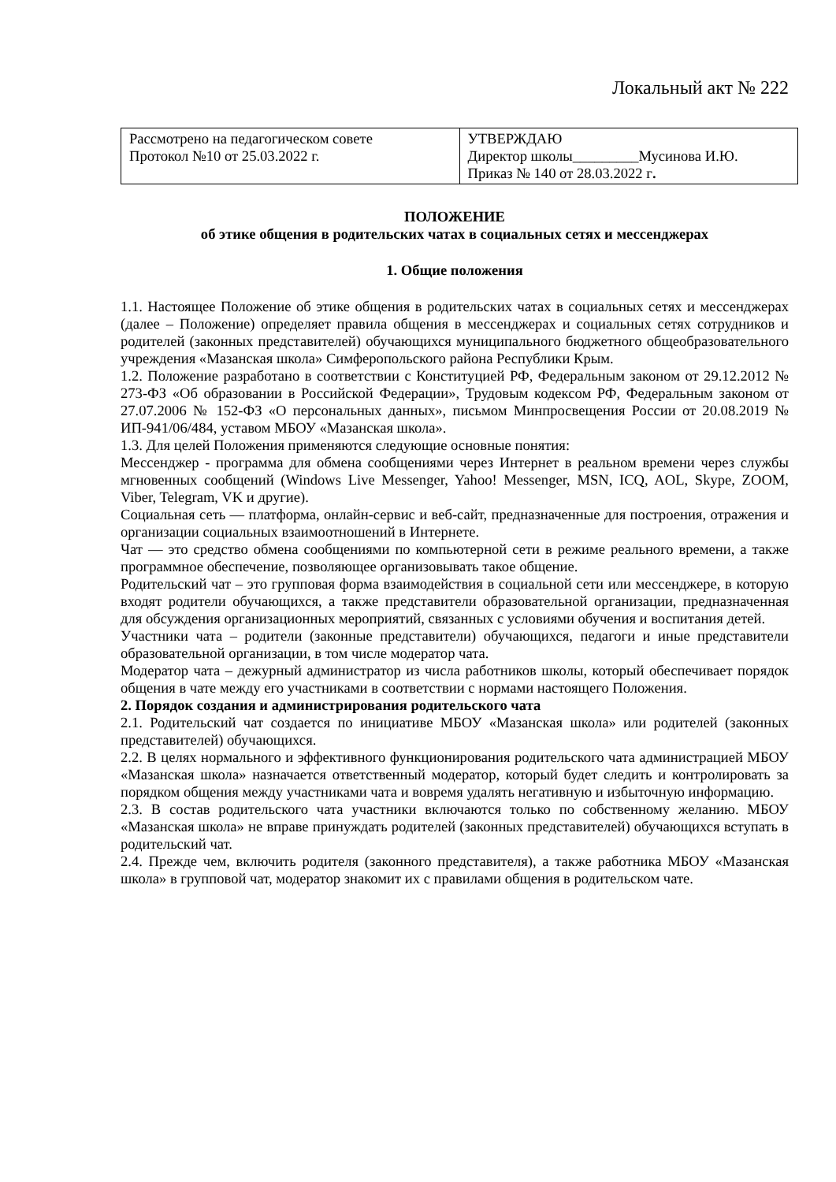Локальный акт № 222
| Рассмотрено на педагогическом совете Протокол №10 от 25.03.2022 г. | УТВЕРЖДАЮ Директор школы_________Мусинова И.Ю. Приказ № 140 от 28.03.2022 г . |
ПОЛОЖЕНИЕ
об этике общения в родительских чатах в социальных сетях и мессенджерах
1. Общие положения
1.1. Настоящее Положение об этике общения в родительских чатах в социальных сетях и мессенджерах (далее – Положение) определяет правила общения в мессенджерах и социальных сетях сотрудников и родителей (законных представителей) обучающихся муниципального бюджетного общеобразовательного учреждения «Мазанская школа» Симферопольского района Республики Крым.
1.2. Положение разработано в соответствии с Конституцией РФ, Федеральным законом от 29.12.2012 № 273-ФЗ «Об образовании в Российской Федерации», Трудовым кодексом РФ, Федеральным законом от 27.07.2006 № 152-ФЗ «О персональных данных», письмом Минпросвещения России от 20.08.2019 № ИП-941/06/484, уставом МБОУ «Мазанская школа».
1.3. Для целей Положения применяются следующие основные понятия:
Мессенджер - программа для обмена сообщениями через Интернет в реальном времени через службы мгновенных сообщений (Windows Live Messenger, Yahoo! Messenger, MSN, ICQ, AOL, Skype, ZOOM, Viber, Telegram, VK и другие).
Социальная сеть — платформа, онлайн-сервис и веб-сайт, предназначенные для построения, отражения и организации социальных взаимоотношений в Интернете.
Чат — это средство обмена сообщениями по компьютерной сети в режиме реального времени, а также программное обеспечение, позволяющее организовывать такое общение.
Родительский чат – это групповая форма взаимодействия в социальной сети или мессенджере, в которую входят родители обучающихся, а также представители образовательной организации, предназначенная для обсуждения организационных мероприятий, связанных с условиями обучения и воспитания детей.
Участники чата – родители (законные представители) обучающихся, педагоги и иные представители образовательной организации, в том числе модератор чата.
Модератор чата – дежурный администратор из числа работников школы, который обеспечивает порядок общения в чате между его участниками в соответствии с нормами настоящего Положения.
2. Порядок создания и администрирования родительского чата
2.1. Родительский чат создается по инициативе МБОУ «Мазанская школа» или родителей (законных представителей) обучающихся.
2.2. В целях нормального и эффективного функционирования родительского чата администрацией МБОУ «Мазанская школа» назначается ответственный модератор, который будет следить и контролировать за порядком общения между участниками чата и вовремя удалять негативную и избыточную информацию.
2.3. В состав родительского чата участники включаются только по собственному желанию. МБОУ «Мазанская школа» не вправе принуждать родителей (законных представителей) обучающихся вступать в родительский чат.
2.4. Прежде чем, включить родителя (законного представителя), а также работника МБОУ «Мазанская школа» в групповой чат, модератор знакомит их с правилами общения в родительском чате.